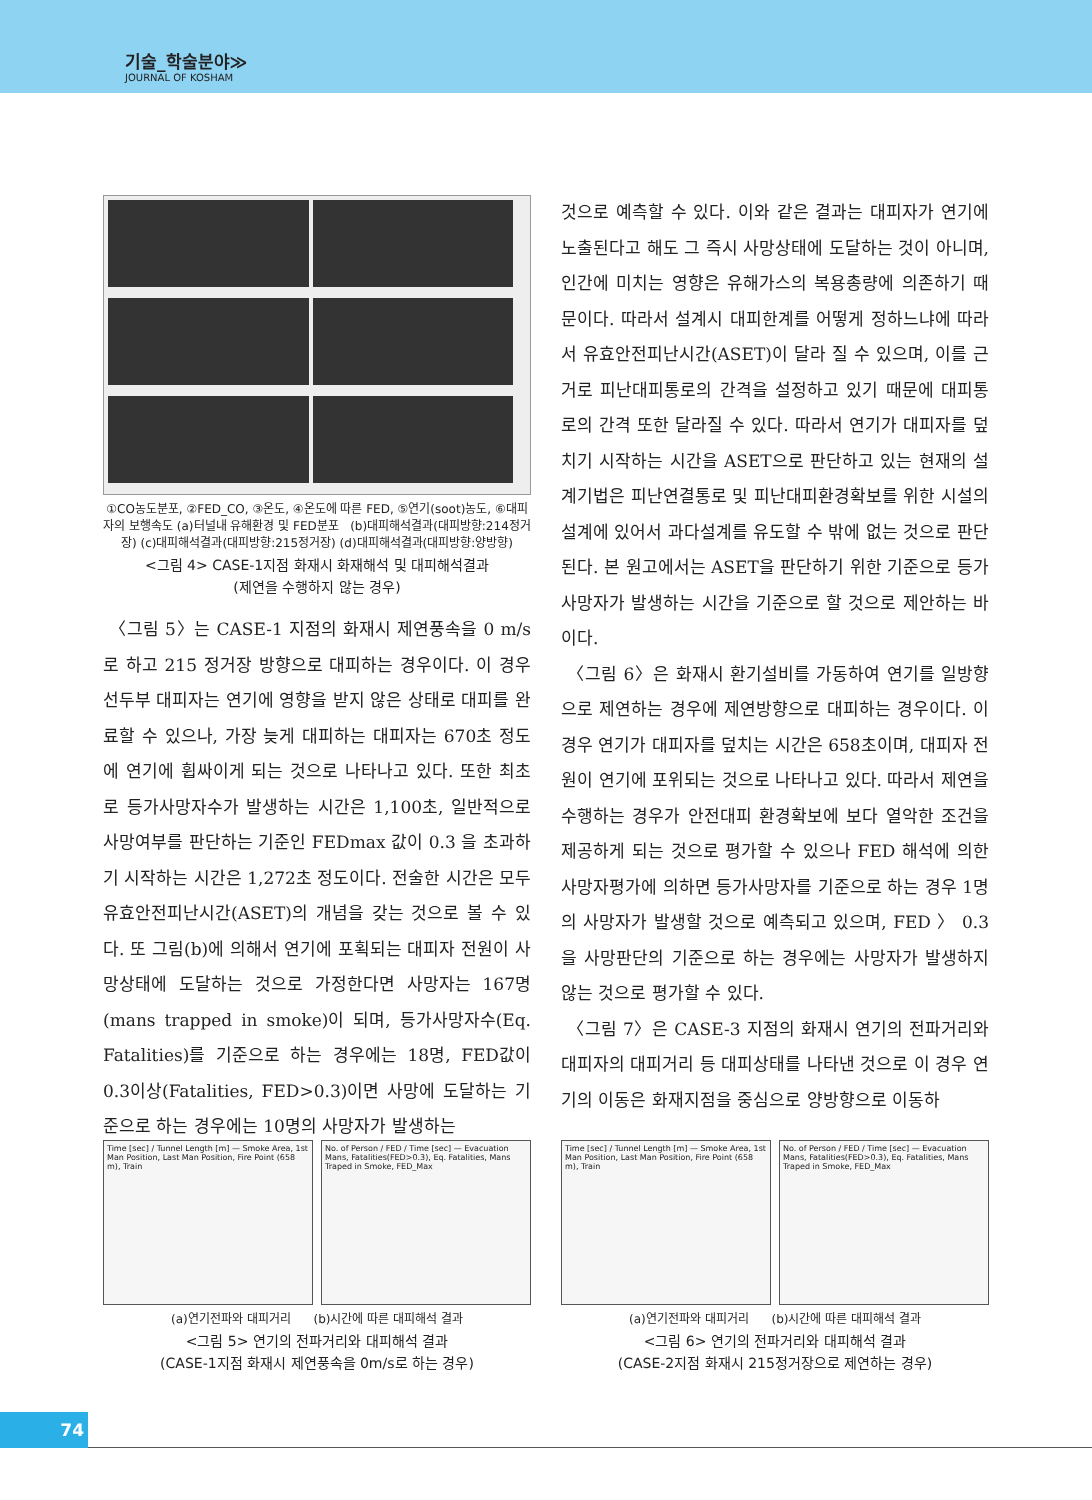기술_학술분야≫
JOURNAL OF KOSHAM
①CO농도분포, ②FED_CO, ③온도, ④온도에 따른 FED, ⑤연기(soot)농도, ⑥대피자의 보행속도 (a)터널내 유해환경 및 FED분포 (b)대피해석결과(대피방향:214정거장) (c)대피해석결과(대피방향:215정거장) (d)대피해석결과(대피방향:양방향)
<그림 4> CASE-1지점 화재시 화재해석 및 대피해석결과
(제연을 수행하지 않는 경우)
〈그림 5〉는 CASE-1 지점의 화재시 제연풍속을 0 m/s로 하고 215 정거장 방향으로 대피하는 경우이다. 이 경우 선두부 대피자는 연기에 영향을 받지 않은 상태로 대피를 완료할 수 있으나, 가장 늦게 대피하는 대피자는 670초 정도에 연기에 휩싸이게 되는 것으로 나타나고 있다. 또한 최초로 등가사망자수가 발생하는 시간은 1,100초, 일반적으로 사망여부를 판단하는 기준인 FEDmax 값이 0.3 을 초과하기 시작하는 시간은 1,272초 정도이다. 전술한 시간은 모두 유효안전피난시간(ASET)의 개념을 갖는 것으로 볼 수 있다. 또 그림(b)에 의해서 연기에 포획되는 대피자 전원이 사망상태에 도달하는 것으로 가정한다면 사망자는 167명(mans trapped in smoke)이 되며, 등가사망자수(Eq. Fatalities)를 기준으로 하는 경우에는 18명, FED값이 0.3이상(Fatalities, FED>0.3)이면 사망에 도달하는 기준으로 하는 경우에는 10명의 사망자가 발생하는
것으로 예측할 수 있다. 이와 같은 결과는 대피자가 연기에 노출된다고 해도 그 즉시 사망상태에 도달하는 것이 아니며, 인간에 미치는 영향은 유해가스의 복용총량에 의존하기 때문이다. 따라서 설계시 대피한계를 어떻게 정하느냐에 따라서 유효안전피난시간(ASET)이 달라 질 수 있으며, 이를 근거로 피난대피통로의 간격을 설정하고 있기 때문에 대피통로의 간격 또한 달라질 수 있다. 따라서 연기가 대피자를 덮치기 시작하는 시간을 ASET으로 판단하고 있는 현재의 설계기법은 피난연결통로 및 피난대피환경확보를 위한 시설의 설계에 있어서 과다설계를 유도할 수 밖에 없는 것으로 판단된다. 본 원고에서는 ASET을 판단하기 위한 기준으로 등가사망자가 발생하는 시간을 기준으로 할 것으로 제안하는 바 이다.
〈그림 6〉은 화재시 환기설비를 가동하여 연기를 일방향으로 제연하는 경우에 제연방향으로 대피하는 경우이다. 이 경우 연기가 대피자를 덮치는 시간은 658초이며, 대피자 전원이 연기에 포위되는 것으로 나타나고 있다. 따라서 제연을 수행하는 경우가 안전대피 환경확보에 보다 열악한 조건을 제공하게 되는 것으로 평가할 수 있으나 FED 해석에 의한 사망자평가에 의하면 등가사망자를 기준으로 하는 경우 1명의 사망자가 발생할 것으로 예측되고 있으며, FED 〉 0.3 을 사망판단의 기준으로 하는 경우에는 사망자가 발생하지 않는 것으로 평가할 수 있다.
〈그림 7〉은 CASE-3 지점의 화재시 연기의 전파거리와 대피자의 대피거리 등 대피상태를 나타낸 것으로 이 경우 연기의 이동은 화재지점을 중심으로 양방향으로 이동하
Time [sec] / Tunnel Length [m] — Smoke Area, 1st Man Position, Last Man Position, Fire Point (658 m), Train
No. of Person / FED / Time [sec] — Evacuation Mans, Fatalities(FED>0.3), Eq. Fatalities, Mans Traped in Smoke, FED_Max
(a)연기전파와 대피거리 (b)시간에 따른 대피해석 결과
<그림 5> 연기의 전파거리와 대피해석 결과
(CASE-1지점 화재시 제연풍속을 0m/s로 하는 경우)
Time [sec] / Tunnel Length [m] — Smoke Area, 1st Man Position, Last Man Position, Fire Point (658 m), Train
No. of Person / FED / Time [sec] — Evacuation Mans, Fatalities(FED>0.3), Eq. Fatalities, Mans Traped in Smoke, FED_Max
(a)연기전파와 대피거리 (b)시간에 따른 대피해석 결과
<그림 6> 연기의 전파거리와 대피해석 결과
(CASE-2지점 화재시 215정거장으로 제연하는 경우)
74